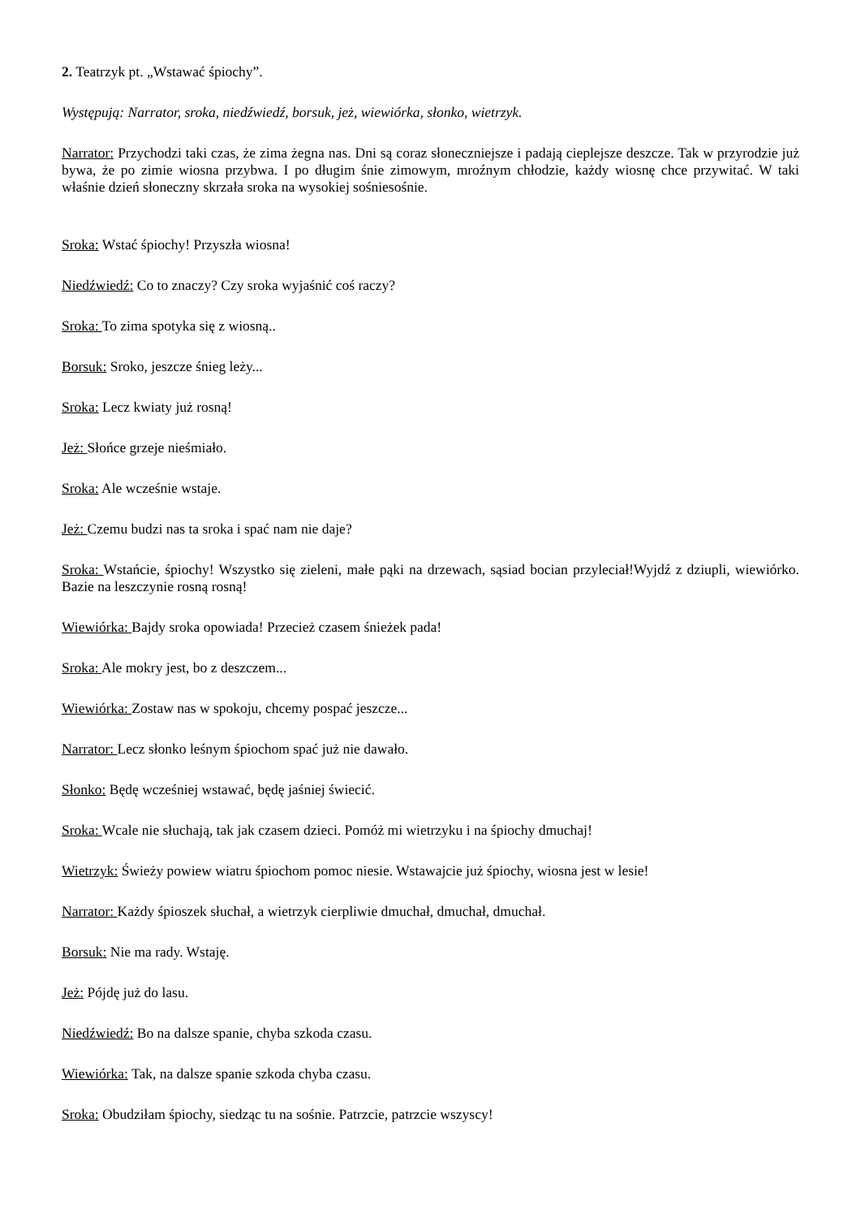2. Teatrzyk pt. „Wstawać śpiochy”.
Występują: Narrator, sroka, niedźwiedź, borsuk, jeż, wiewiórka, słonko, wietrzyk.
Narrator: Przychodzi taki czas, że zima żegna nas. Dni są coraz słoneczniejsze i padają cieplejsze deszcze. Tak w przyrodzie już bywa, że po zimie wiosna przybwa. I po długim śnie zimowym, mroźnym chłodzie, każdy wiosnę chce przywitać. W taki właśnie dzień słoneczny skrzała sroka na wysokiej sośniesośnie.
Sroka: Wstać śpiochy! Przyszła wiosna!
Niedźwiedź: Co to znaczy? Czy sroka wyjaśnić coś raczy?
Sroka: To zima spotyka się z wiosną..
Borsuk: Sroko, jeszcze śnieg leży...
Sroka: Lecz kwiaty już rosną!
Jeż: Słońce grzeje nieśmiało.
Sroka: Ale wcześnie wstaje.
Jeż: Czemu budzi nas ta sroka i spać nam nie daje?
Sroka: Wstańcie, śpiochy! Wszystko się zieleni, małe pąki na drzewach, sąsiad bocian przyleciał!Wyjdź z dziupli, wiewiórko. Bazie na leszczynie rosną rosną!
Wiewiórka: Bajdy sroka opowiada! Przecież czasem śnieżek pada!
Sroka: Ale mokry jest, bo z deszczem...
Wiewiórka: Zostaw nas w spokoju, chcemy pospać jeszcze...
Narrator: Lecz słonko leśnym śpiochom spać już nie dawało.
Słonko: Będę wcześniej wstawać, będę jaśniej świecić.
Sroka: Wcale nie słuchają, tak jak czasem dzieci. Pomóż mi wietrzyku i na śpiochy dmuchaj!
Wietrzyk: Świeży powiew wiatru śpiochom pomoc niesie. Wstawajcie już śpiochy, wiosna jest w lesie!
Narrator: Każdy śpioszek słuchał, a wietrzyk cierpliwie dmuchał, dmuchał, dmuchał.
Borsuk: Nie ma rady. Wstaję.
Jeż: Pójdę już do lasu.
Niedźwiedź: Bo na dalsze spanie, chyba szkoda czasu.
Wiewiórka: Tak, na dalsze spanie szkoda chyba czasu.
Sroka: Obudziłam śpiochy, siedząc tu na sośnie. Patrzcie, patrzcie wszyscy!